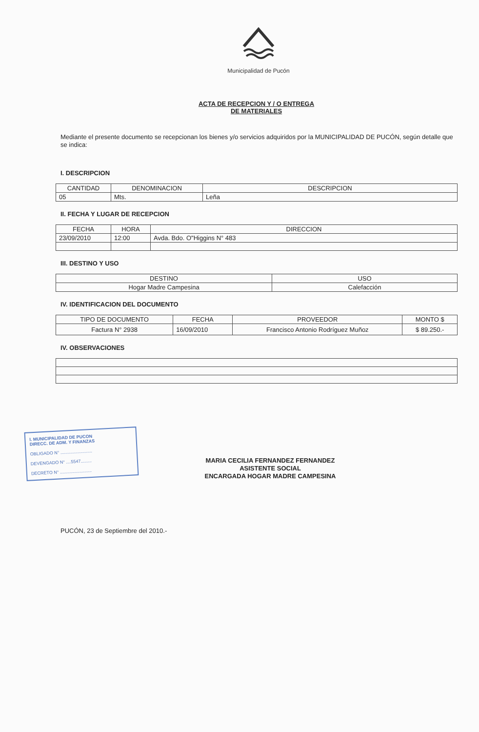Municipalidad de Pucón
ACTA DE RECEPCION Y / O ENTREGA
DE MATERIALES
Mediante el presente documento se recepcionan los bienes y/o servicios adquiridos por la MUNICIPALIDAD DE PUCÓN, según detalle que se indica:
I. DESCRIPCION
| CANTIDAD | DENOMINACION | DESCRIPCION |
| --- | --- | --- |
| 05 | Mts. | Leña |
II. FECHA Y LUGAR DE RECEPCION
| FECHA | HORA | DIRECCION |
| --- | --- | --- |
| 23/09/2010 | 12:00 | Avda. Bdo. O"Higgins N° 483 |
III. DESTINO Y USO
| DESTINO | USO |
| --- | --- |
| Hogar Madre Campesina | Calefacción |
IV. IDENTIFICACION DEL DOCUMENTO
| TIPO DE DOCUMENTO | FECHA | PROVEEDOR | MONTO $ |
| --- | --- | --- | --- |
| Factura N° 2938 | 16/09/2010 | Francisco Antonio Rodríguez Muñoz | $ 89.250.- |
IV. OBSERVACIONES
MARIA CECILIA FERNANDEZ FERNANDEZ
ASISTENTE SOCIAL
ENCARGADA HOGAR MADRE CAMPESINA
I. MUNICIPALIDAD DE PUCON
DIRECC. DE ADM. Y FINANZAS
OBLIGADO N° ..........................
DEVENGADO N° ....5547.........
DECRETO N° ..........................
PUCÓN, 23 de Septiembre del 2010.-